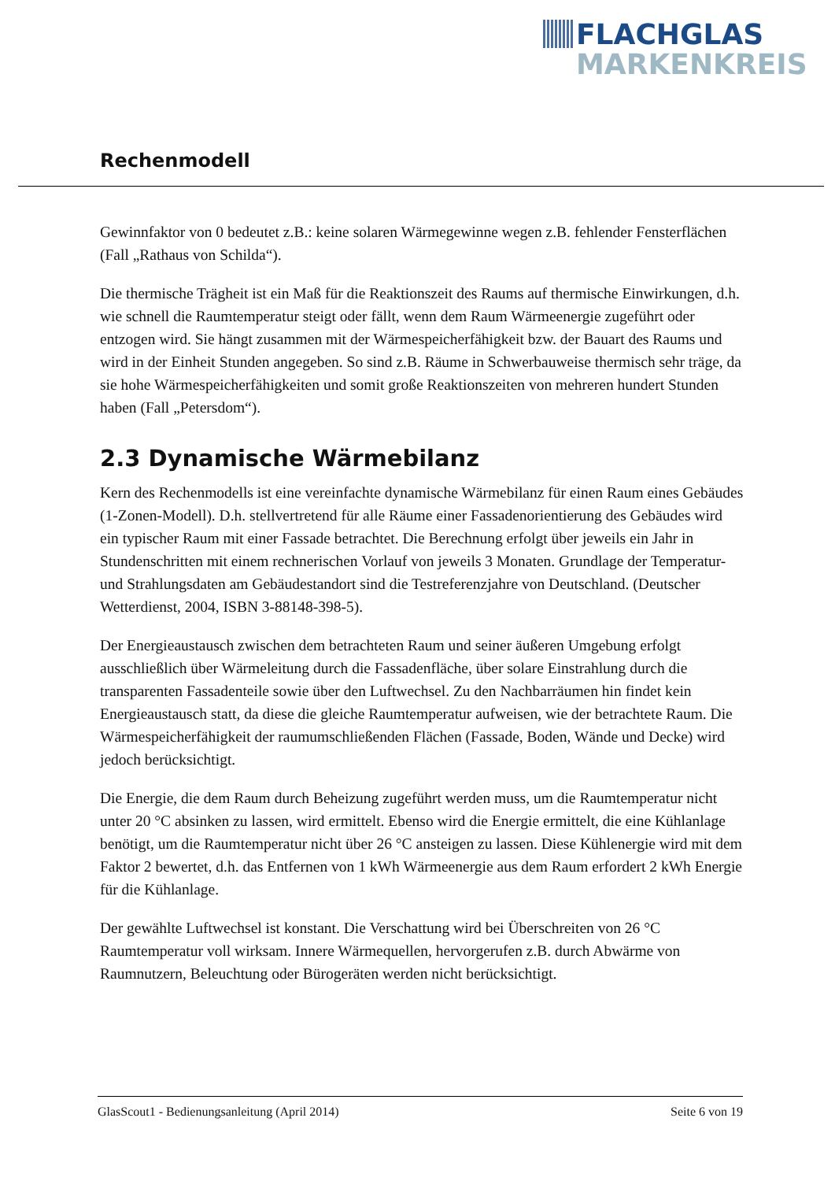FLACHGLAS
MARKENKREIS
Rechenmodell
Gewinnfaktor von 0 bedeutet z.B.: keine solaren Wärmegewinne wegen z.B. fehlender Fensterflächen (Fall „Rathaus von Schilda“).
Die thermische Trägheit ist ein Maß für die Reaktionszeit des Raums auf thermische Einwirkungen, d.h. wie schnell die Raumtemperatur steigt oder fällt, wenn dem Raum Wärmeenergie zugeführt oder entzogen wird. Sie hängt zusammen mit der Wärmespeicherfähigkeit bzw. der Bauart des Raums und wird in der Einheit Stunden angegeben. So sind z.B. Räume in Schwerbauweise thermisch sehr träge, da sie hohe Wärmespeicherfähigkeiten und somit große Reaktionszeiten von mehreren hundert Stunden haben (Fall „Petersdom“).
2.3 Dynamische Wärmebilanz
Kern des Rechenmodells ist eine vereinfachte dynamische Wärmebilanz für einen Raum eines Gebäudes (1-Zonen-Modell). D.h. stellvertretend für alle Räume einer Fassadenorientierung des Gebäudes wird ein typischer Raum mit einer Fassade betrachtet. Die Berechnung erfolgt über jeweils ein Jahr in Stundenschritten mit einem rechnerischen Vorlauf von jeweils 3 Monaten. Grundlage der Temperatur- und Strahlungsdaten am Gebäudestandort sind die Testreferenzjahre von Deutschland. (Deutscher Wetterdienst, 2004, ISBN 3-88148-398-5).
Der Energieaustausch zwischen dem betrachteten Raum und seiner äußeren Umgebung erfolgt ausschließlich über Wärmeleitung durch die Fassadenfläche, über solare Einstrahlung durch die transparenten Fassadenteile sowie über den Luftwechsel. Zu den Nachbarräumen hin findet kein Energieaustausch statt, da diese die gleiche Raumtemperatur aufweisen, wie der betrachtete Raum. Die Wärmespeicherfähigkeit der raumumschließenden Flächen (Fassade, Boden, Wände und Decke) wird jedoch berücksichtigt.
Die Energie, die dem Raum durch Beheizung zugeführt werden muss, um die Raumtemperatur nicht unter 20 °C absinken zu lassen, wird ermittelt. Ebenso wird die Energie ermittelt, die eine Kühlanlage benötigt, um die Raumtemperatur nicht über 26 °C ansteigen zu lassen. Diese Kühlenergie wird mit dem Faktor 2 bewertet, d.h. das Entfernen von 1 kWh Wärmeenergie aus dem Raum erfordert 2 kWh Energie für die Kühlanlage.
Der gewählte Luftwechsel ist konstant. Die Verschattung wird bei Überschreiten von 26 °C Raumtemperatur voll wirksam. Innere Wärmequellen, hervorgerufen z.B. durch Abwärme von Raumnutzern, Beleuchtung oder Bürogeräten werden nicht berücksichtigt.
GlasScout1 - Bedienungsanleitung (April 2014) Seite 6 von 19